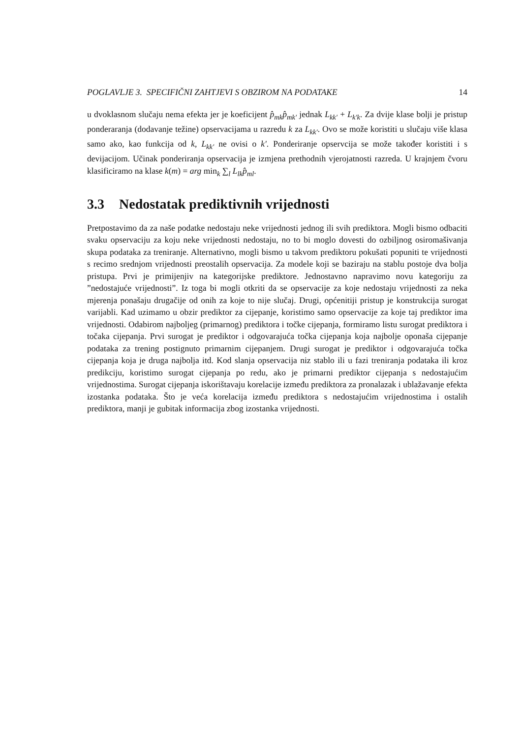POGLAVLJE 3. SPECIFIČNI ZAHTJEVI S OBZIROM NA PODATAKE 14
u dvoklasnom slučaju nema efekta jer je koeficijent p̂<sub>mk</sub>p̂<sub>mk′</sub> jednak L<sub>kk′</sub> + L<sub>k′k</sub>. Za dvije klase bolji je pristup ponderaranja (dodavanje težine) opservacijama u razredu k za L<sub>kk′</sub>. Ovo se može koristiti u slučaju više klasa samo ako, kao funkcija od k, L<sub>kk′</sub> ne ovisi o k′. Ponderiranje opservcija se može također koristiti i s devijacijom. Učinak ponderiranja opservacija je izmjena prethodnih vjerojatnosti razreda. U krajnjem čvoru klasificiramo na klase k(m) = arg min<sub>k</sub> ∑<sub>l</sub> L<sub>lk</sub>p̂<sub>ml</sub>.
3.3 Nedostatak prediktivnih vrijednosti
Pretpostavimo da za naše podatke nedostaju neke vrijednosti jednog ili svih prediktora. Mogli bismo odbaciti svaku opservaciju za koju neke vrijednosti nedostaju, no to bi moglo dovesti do ozbiljnog osiromašivanja skupa podataka za treniranje. Alternativno, mogli bismo u takvom prediktoru pokušati popuniti te vrijednosti s recimo srednjom vrijednosti preostalih opservacija. Za modele koji se baziraju na stablu postoje dva bolja pristupa. Prvi je primijenjiv na kategorijske prediktore. Jednostavno napravimo novu kategoriju za ”nedostajuće vrijednosti”. Iz toga bi mogli otkriti da se opservacije za koje nedostaju vrijednosti za neka mjerenja ponašaju drugačije od onih za koje to nije slučaj. Drugi, općenitiji pristup je konstrukcija surogat varijabli. Kad uzimamo u obzir prediktor za cijepanje, koristimo samo opservacije za koje taj prediktor ima vrijednosti. Odabirom najboljeg (primarnog) prediktora i točke cijepanja, formiramo listu surogat prediktora i točaka cijepanja. Prvi surogat je prediktor i odgovarajuća točka cijepanja koja najbolje oponaša cijepanje podataka za trening postignuto primarnim cijepanjem. Drugi surogat je prediktor i odgovarajuća točka cijepanja koja je druga najbolja itd. Kod slanja opservacija niz stablo ili u fazi treniranja podataka ili kroz predikciju, koristimo surogat cijepanja po redu, ako je primarni prediktor cijepanja s nedostajućim vrijednostima. Surogat cijepanja iskorištavaju korelacije između prediktora za pronalazak i ublažavanje efekta izostanka podataka. Što je veća korelacija između prediktora s nedostajućim vrijednostima i ostalih prediktora, manji je gubitak informacija zbog izostanka vrijednosti.